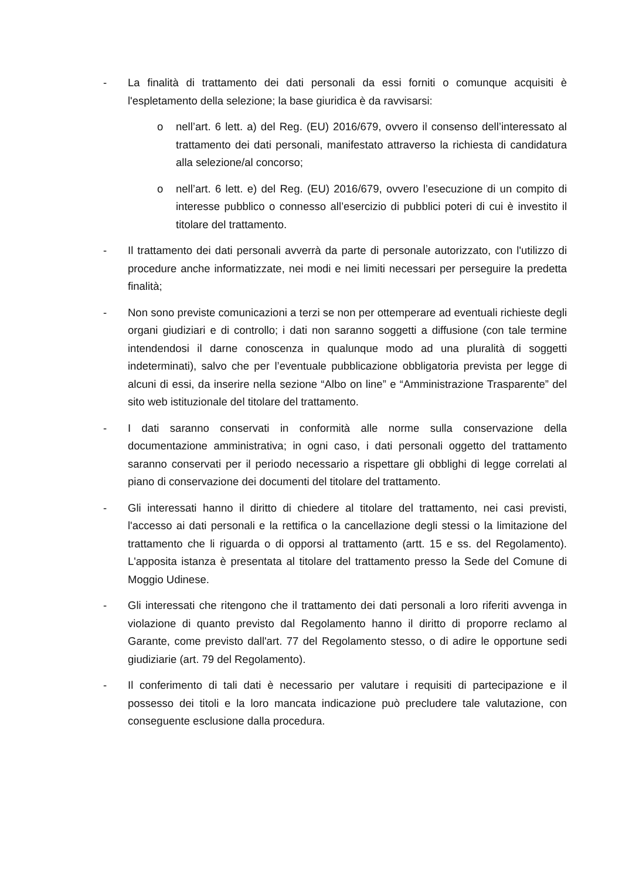- La finalità di trattamento dei dati personali da essi forniti o comunque acquisiti è l'espletamento della selezione; la base giuridica è da ravvisarsi:
o nell’art. 6 lett. a) del Reg. (EU) 2016/679, ovvero il consenso dell’interessato al trattamento dei dati personali, manifestato attraverso la richiesta di candidatura alla selezione/al concorso;
o nell’art. 6 lett. e) del Reg. (EU) 2016/679, ovvero l’esecuzione di un compito di interesse pubblico o connesso all’esercizio di pubblici poteri di cui è investito il titolare del trattamento.
- Il trattamento dei dati personali avverrà da parte di personale autorizzato, con l'utilizzo di procedure anche informatizzate, nei modi e nei limiti necessari per perseguire la predetta finalità;
- Non sono previste comunicazioni a terzi se non per ottemperare ad eventuali richieste degli organi giudiziari e di controllo; i dati non saranno soggetti a diffusione (con tale termine intendendosi il darne conoscenza in qualunque modo ad una pluralità di soggetti indeterminati), salvo che per l’eventuale pubblicazione obbligatoria prevista per legge di alcuni di essi, da inserire nella sezione “Albo on line” e “Amministrazione Trasparente” del sito web istituzionale del titolare del trattamento.
- I dati saranno conservati in conformità alle norme sulla conservazione della documentazione amministrativa; in ogni caso, i dati personali oggetto del trattamento saranno conservati per il periodo necessario a rispettare gli obblighi di legge correlati al piano di conservazione dei documenti del titolare del trattamento.
- Gli interessati hanno il diritto di chiedere al titolare del trattamento, nei casi previsti, l'accesso ai dati personali e la rettifica o la cancellazione degli stessi o la limitazione del trattamento che li riguarda o di opporsi al trattamento (artt. 15 e ss. del Regolamento). L'apposita istanza è presentata al titolare del trattamento presso la Sede del Comune di Moggio Udinese.
- Gli interessati che ritengono che il trattamento dei dati personali a loro riferiti avvenga in violazione di quanto previsto dal Regolamento hanno il diritto di proporre reclamo al Garante, come previsto dall'art. 77 del Regolamento stesso, o di adire le opportune sedi giudiziarie (art. 79 del Regolamento).
- Il conferimento di tali dati è necessario per valutare i requisiti di partecipazione e il possesso dei titoli e la loro mancata indicazione può precludere tale valutazione, con conseguente esclusione dalla procedura.